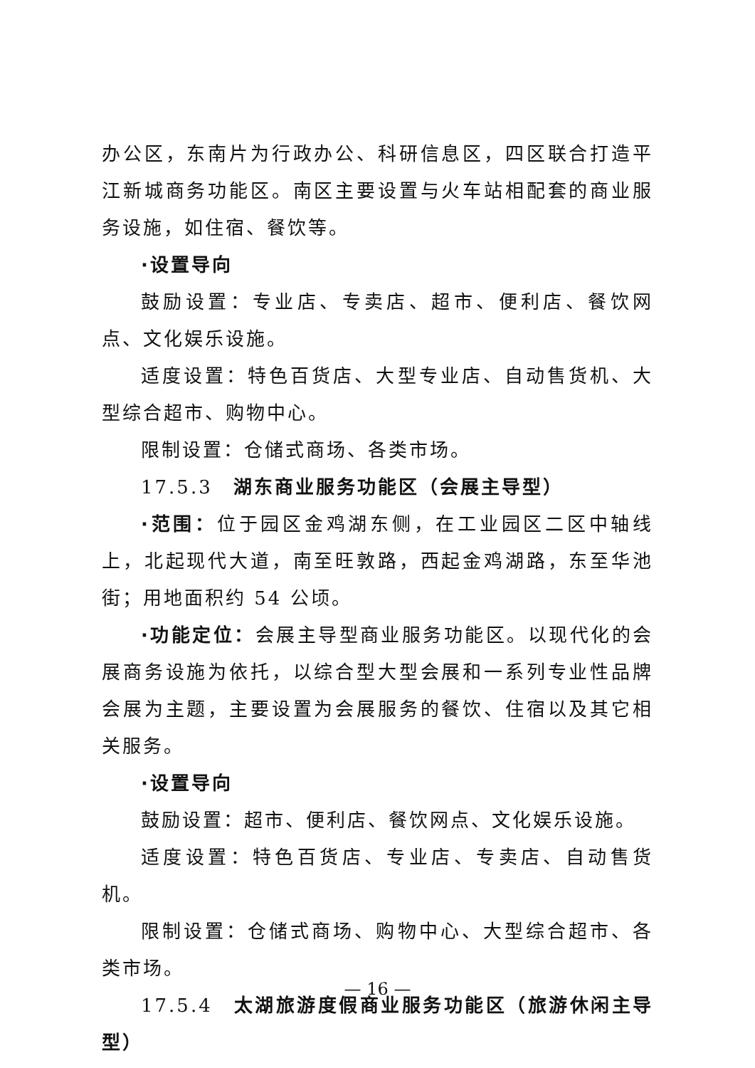办公区，东南片为行政办公、科研信息区，四区联合打造平江新城商务功能区。南区主要设置与火车站相配套的商业服务设施，如住宿、餐饮等。
·设置导向
鼓励设置：专业店、专卖店、超市、便利店、餐饮网点、文化娱乐设施。
适度设置：特色百货店、大型专业店、自动售货机、大型综合超市、购物中心。
限制设置：仓储式商场、各类市场。
17.5.3　湖东商业服务功能区（会展主导型）
·范围：位于园区金鸡湖东侧，在工业园区二区中轴线上，北起现代大道，南至旺敦路，西起金鸡湖路，东至华池街；用地面积约 54 公顷。
·功能定位：会展主导型商业服务功能区。以现代化的会展商务设施为依托，以综合型大型会展和一系列专业性品牌会展为主题，主要设置为会展服务的餐饮、住宿以及其它相关服务。
·设置导向
鼓励设置：超市、便利店、餐饮网点、文化娱乐设施。
适度设置：特色百货店、专业店、专卖店、自动售货机。
限制设置：仓储式商场、购物中心、大型综合超市、各类市场。
17.5.4　太湖旅游度假商业服务功能区（旅游休闲主导型）
— 16 —